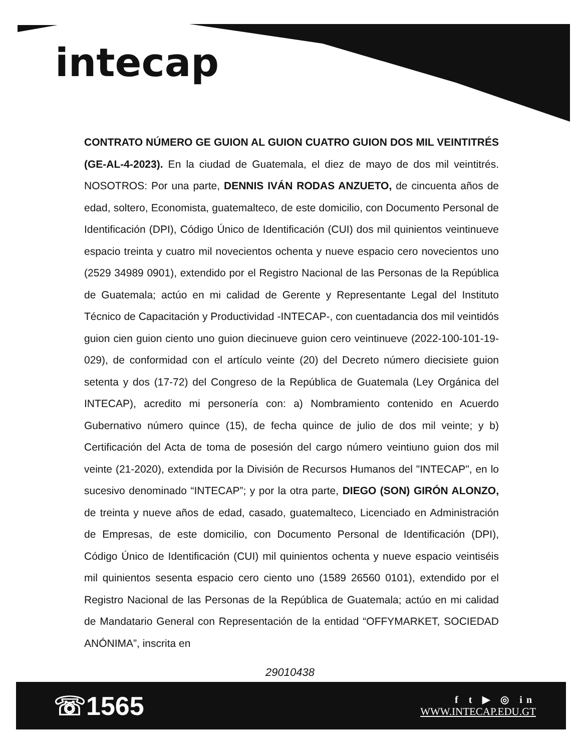intecap
CONTRATO NÚMERO GE GUION AL GUION CUATRO GUION DOS MIL VEINTITRÉS (GE-AL-4-2023). En la ciudad de Guatemala, el diez de mayo de dos mil veintitrés. NOSOTROS: Por una parte, DENNIS IVÁN RODAS ANZUETO, de cincuenta años de edad, soltero, Economista, guatemalteco, de este domicilio, con Documento Personal de Identificación (DPI), Código Único de Identificación (CUI) dos mil quinientos veintinueve espacio treinta y cuatro mil novecientos ochenta y nueve espacio cero novecientos uno (2529 34989 0901), extendido por el Registro Nacional de las Personas de la República de Guatemala; actúo en mi calidad de Gerente y Representante Legal del Instituto Técnico de Capacitación y Productividad -INTECAP-, con cuentadancia dos mil veintidós guion cien guion ciento uno guion diecinueve guion cero veintinueve (2022-100-101-19-029), de conformidad con el artículo veinte (20) del Decreto número diecisiete guion setenta y dos (17-72) del Congreso de la República de Guatemala (Ley Orgánica del INTECAP), acredito mi personería con: a) Nombramiento contenido en Acuerdo Gubernativo número quince (15), de fecha quince de julio de dos mil veinte; y b) Certificación del Acta de toma de posesión del cargo número veintiuno guion dos mil veinte (21-2020), extendida por la División de Recursos Humanos del "INTECAP", en lo sucesivo denominado “INTECAP”; y por la otra parte, DIEGO (SON) GIRÓN ALONZO, de treinta y nueve años de edad, casado, guatemalteco, Licenciado en Administración de Empresas, de este domicilio, con Documento Personal de Identificación (DPI), Código Único de Identificación (CUI) mil quinientos ochenta y nueve espacio veintiséis mil quinientos sesenta espacio cero ciento uno (1589 26560 0101), extendido por el Registro Nacional de las Personas de la República de Guatemala; actúo en mi calidad de Mandatario General con Representación de la entidad “OFFYMARKET, SOCIEDAD ANÓNIMA”, inscrita en
29010438
☏1565
f t ▶ ◎ in
WWW.INTECAP.EDU.GT